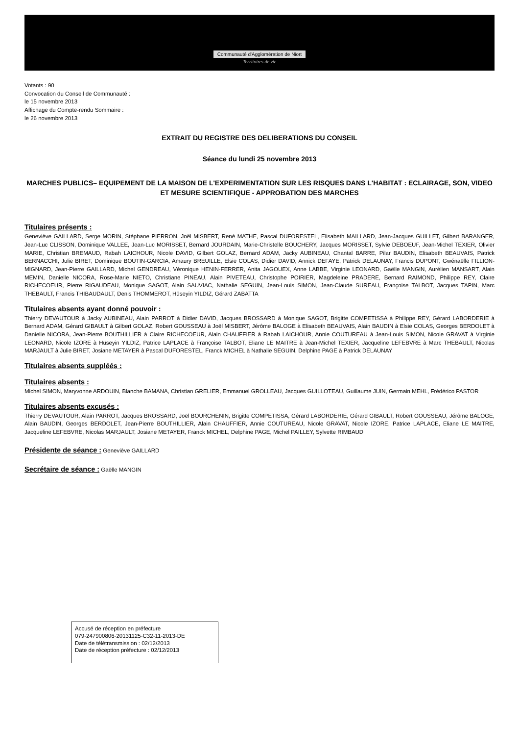Communauté d'Agglomération de Niort
Territoires de vie
Votants : 90
Convocation du Conseil de Communauté :
le 15 novembre 2013
Affichage du Compte-rendu Sommaire :
le 26 novembre 2013
EXTRAIT DU REGISTRE DES DELIBERATIONS DU CONSEIL
Séance du lundi 25 novembre 2013
MARCHES PUBLICS– EQUIPEMENT DE LA MAISON DE L'EXPERIMENTATION SUR LES RISQUES DANS L'HABITAT : ECLAIRAGE, SON, VIDEO ET MESURE SCIENTIFIQUE - APPROBATION DES MARCHES
Titulaires présents :
Geneviève GAILLARD, Serge MORIN, Stéphane PIERRON, Joël MISBERT, René MATHE, Pascal DUFORESTEL, Elisabeth MAILLARD, Jean-Jacques GUILLET, Gilbert BARANGER, Jean-Luc CLISSON, Dominique VALLEE, Jean-Luc MORISSET, Bernard JOURDAIN, Marie-Christelle BOUCHERY, Jacques MORISSET, Sylvie DEBOEUF, Jean-Michel TEXIER, Olivier MARIE, Christian BREMAUD, Rabah LAICHOUR, Nicole DAVID, Gilbert GOLAZ, Bernard ADAM, Jacky AUBINEAU, Chantal BARRE, Pilar BAUDIN, Elisabeth BEAUVAIS, Patrick BERNACCHI, Julie BIRET, Dominique BOUTIN-GARCIA, Amaury BREUILLE, Elsie COLAS, Didier DAVID, Annick DEFAYE, Patrick DELAUNAY, Francis DUPONT, Gwénaëlle FILLION-MIGNARD, Jean-Pierre GAILLARD, Michel GENDREAU, Véronique HENIN-FERRER, Anita JAGOUEX, Anne LABBE, Virginie LEONARD, Gaëlle MANGIN, Aurélien MANSART, Alain MEMIN, Danielle NICORA, Rose-Marie NIETO, Christiane PINEAU, Alain PIVETEAU, Christophe POIRIER, Magdeleine PRADERE, Bernard RAIMOND, Philippe REY, Claire RICHECOEUR, Pierre RIGAUDEAU, Monique SAGOT, Alain SAUVIAC, Nathalie SEGUIN, Jean-Louis SIMON, Jean-Claude SUREAU, Françoise TALBOT, Jacques TAPIN, Marc THEBAULT, Francis THIBAUDAULT, Denis THOMMEROT, Hüseyin YILDIZ, Gérard ZABATTA
Titulaires absents ayant donné pouvoir :
Thierry DEVAUTOUR à Jacky AUBINEAU, Alain PARROT à Didier DAVID, Jacques BROSSARD à Monique SAGOT, Brigitte COMPETISSA à Philippe REY, Gérard LABORDERIE à Bernard ADAM, Gérard GIBAULT à Gilbert GOLAZ, Robert GOUSSEAU à Joël MISBERT, Jérôme BALOGE à Elisabeth BEAUVAIS, Alain BAUDIN à Elsie COLAS, Georges BERDOLET à Danielle NICORA, Jean-Pierre BOUTHILLIER à Claire RICHECOEUR, Alain CHAUFFIER à Rabah LAICHOUR, Annie COUTUREAU à Jean-Louis SIMON, Nicole GRAVAT à Virginie LEONARD, Nicole IZORE à Hüseyin YILDIZ, Patrice LAPLACE à Françoise TALBOT, Eliane LE MAITRE à Jean-Michel TEXIER, Jacqueline LEFEBVRE à Marc THEBAULT, Nicolas MARJAULT à Julie BIRET, Josiane METAYER à Pascal DUFORESTEL, Franck MICHEL à Nathalie SEGUIN, Delphine PAGE à Patrick DELAUNAY
Titulaires absents suppléés :
Titulaires absents :
Michel SIMON, Maryvonne ARDOUIN, Blanche BAMANA, Christian GRELIER, Emmanuel GROLLEAU, Jacques GUILLOTEAU, Guillaume JUIN, Germain MEHL, Frédérico PASTOR
Titulaires absents excusés :
Thierry DEVAUTOUR, Alain PARROT, Jacques BROSSARD, Joël BOURCHENIN, Brigitte COMPETISSA, Gérard LABORDERIE, Gérard GIBAULT, Robert GOUSSEAU, Jérôme BALOGE, Alain BAUDIN, Georges BERDOLET, Jean-Pierre BOUTHILLIER, Alain CHAUFFIER, Annie COUTUREAU, Nicole GRAVAT, Nicole IZORE, Patrice LAPLACE, Eliane LE MAITRE, Jacqueline LEFEBVRE, Nicolas MARJAULT, Josiane METAYER, Franck MICHEL, Delphine PAGE, Michel PAILLEY, Sylvette RIMBAUD
Présidente de séance : Geneviève GAILLARD
Secrétaire de séance : Gaëlle MANGIN
Accusé de réception en préfecture
079-247900806-20131125-C32-11-2013-DE
Date de télétransmission : 02/12/2013
Date de réception préfecture : 02/12/2013